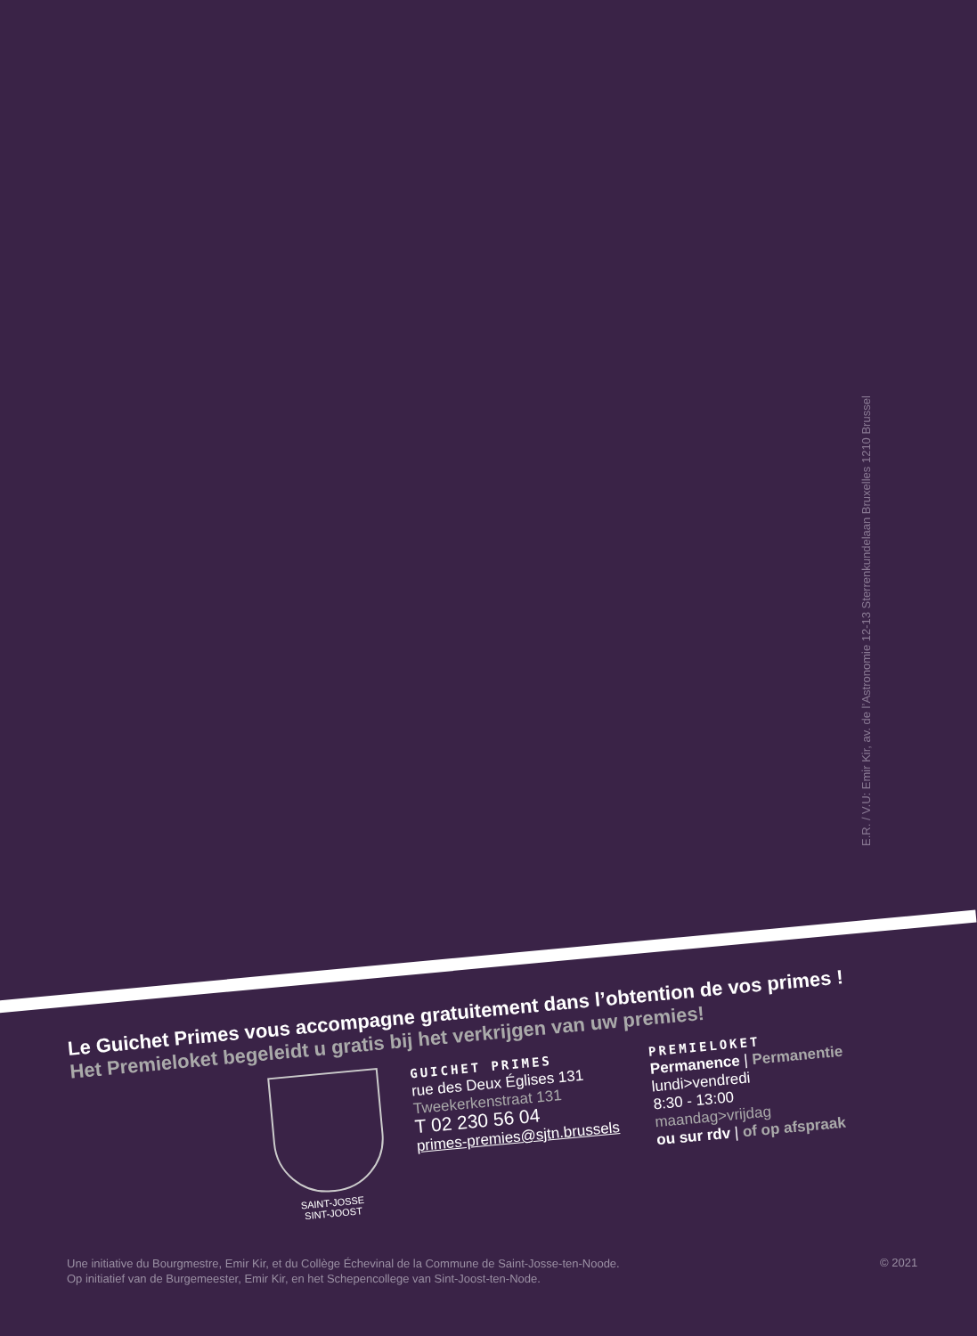E.R. / V.U: Emir Kir, av. de l’Astronomie 12-13 Sterrenkundelaan Bruxelles 1210 Brussel
Le Guichet Primes vous accompagne gratuitement dans l’obtention de vos primes !
Het Premieloket begeleidt u gratis bij het verkrijgen van uw premies!
SAINT-JOSSE
SINT-JOOST
GUICHET PRIMES
rue des Deux Églises 131
Tweekerkenstraat 131
T 02 230 56 04
primes-premies@sjtn.brussels
PREMIELOKET
Permanence | Permanentie
lundi>vendredi
8:30 - 13:00
maandag>vrijdag
ou sur rdv | of op afspraak
Une initiative du Bourgmestre, Emir Kir, et du Collège Échevinal de la Commune de Saint-Josse-ten-Noode.
Op initiatief van de Burgemeester, Emir Kir, en het Schepencollege van Sint-Joost-ten-Node.
© 2021